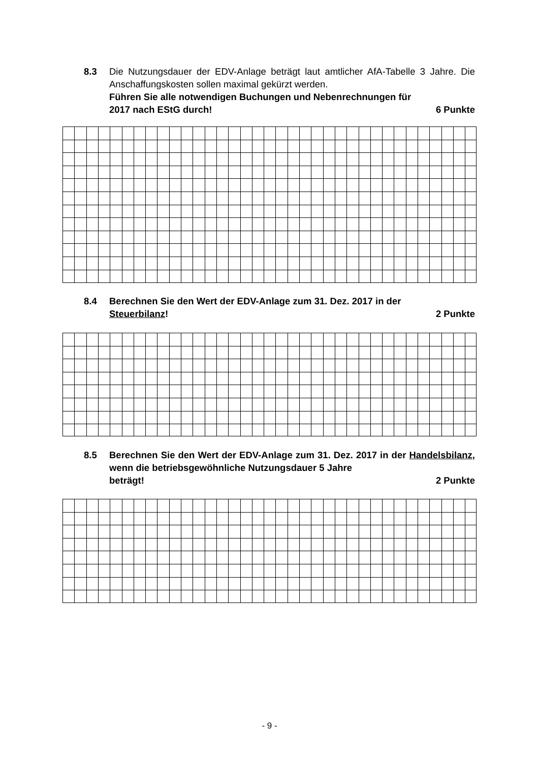8.3 Die Nutzungsdauer der EDV-Anlage beträgt laut amtlicher AfA-Tabelle 3 Jahre. Die Anschaffungskosten sollen maximal gekürzt werden.
Führen Sie alle notwendigen Buchungen und Nebenrechnungen für
2017 nach EStG durch! 6 Punkte
8.4 Berechnen Sie den Wert der EDV-Anlage zum 31. Dez. 2017 in der
Steuerbilanz! 2 Punkte
8.5 Berechnen Sie den Wert der EDV-Anlage zum 31. Dez. 2017 in der Handelsbilanz, wenn die betriebsgewöhnliche Nutzungsdauer 5 Jahre
beträgt! 2 Punkte
- 9 -